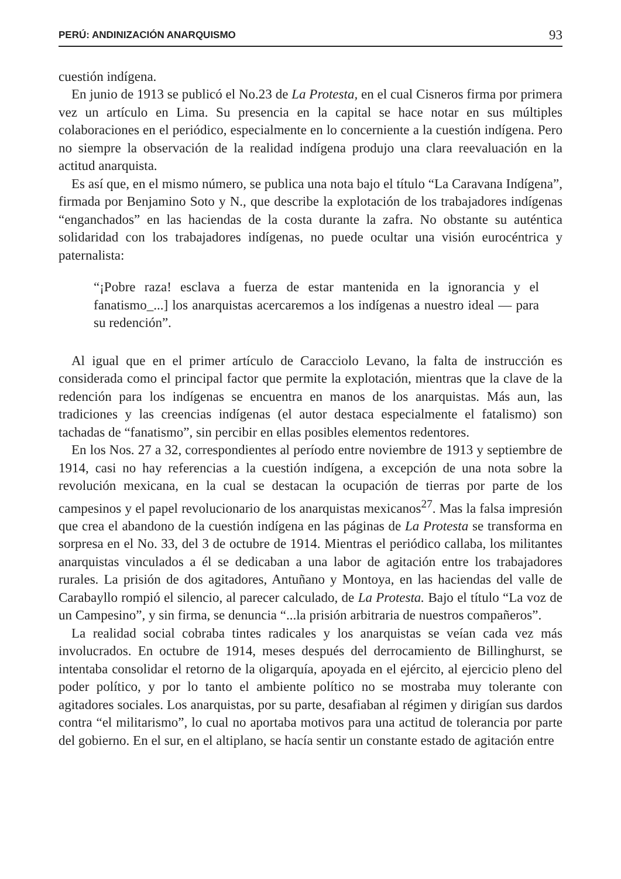PERÚ: ANDINIZACIÓN ANARQUISMO 93
cuestión indígena.
En junio de 1913 se publicó el No.23 de La Protesta, en el cual Cisneros firma por primera vez un artículo en Lima. Su presencia en la capital se hace notar en sus múltiples colaboraciones en el periódico, especialmente en lo concerniente a la cuestión indígena. Pero no siempre la observación de la realidad indígena produjo una clara reevaluación en la actitud anarquista.
Es así que, en el mismo número, se publica una nota bajo el título “La Caravana Indígena”, firmada por Benjamino Soto y N., que describe la explotación de los trabajadores indígenas “enganchados” en las haciendas de la costa durante la zafra. No obstante su auténtica solidaridad con los trabajadores indígenas, no puede ocultar una visión eurocéntrica y paternalista:
“¡Pobre raza! esclava a fuerza de estar mantenida en la ignorancia y el fanatismo_...] los anarquistas acercaremos a los indígenas a nuestro ideal — para su redención”.
Al igual que en el primer artículo de Caracciolo Levano, la falta de instrucción es considerada como el principal factor que permite la explotación, mientras que la clave de la redención para los indígenas se encuentra en manos de los anarquistas. Más aun, las tradiciones y las creencias indígenas (el autor destaca especialmente el fatalismo) son tachadas de “fanatismo”, sin percibir en ellas posibles elementos redentores.
En los Nos. 27 a 32, correspondientes al período entre noviembre de 1913 y septiembre de 1914, casi no hay referencias a la cuestión indígena, a excepción de una nota sobre la revolución mexicana, en la cual se destacan la ocupación de tierras por parte de los campesinos y el papel revolucionario de los anarquistas mexicanos<sup>27</sup>. Mas la falsa impresión que crea el abandono de la cuestión indígena en las páginas de La Protesta se transforma en sorpresa en el No. 33, del 3 de octubre de 1914. Mientras el periódico callaba, los militantes anarquistas vinculados a él se dedicaban a una labor de agitación entre los trabajadores rurales. La prisión de dos agitadores, Antuñano y Montoya, en las haciendas del valle de Carabayllo rompió el silencio, al parecer calculado, de La Protesta. Bajo el título “La voz de un Campesino”, y sin firma, se denuncia “...la prisión arbitraria de nuestros compañeros”.
La realidad social cobraba tintes radicales y los anarquistas se veían cada vez más involucrados. En octubre de 1914, meses después del derrocamiento de Billinghurst, se intentaba consolidar el retorno de la oligarquía, apoyada en el ejército, al ejercicio pleno del poder político, y por lo tanto el ambiente político no se mostraba muy tolerante con agitadores sociales. Los anarquistas, por su parte, desafiaban al régimen y dirigían sus dardos contra “el militarismo”, lo cual no aportaba motivos para una actitud de tolerancia por parte del gobierno. En el sur, en el altiplano, se hacía sentir un constante estado de agitación entre